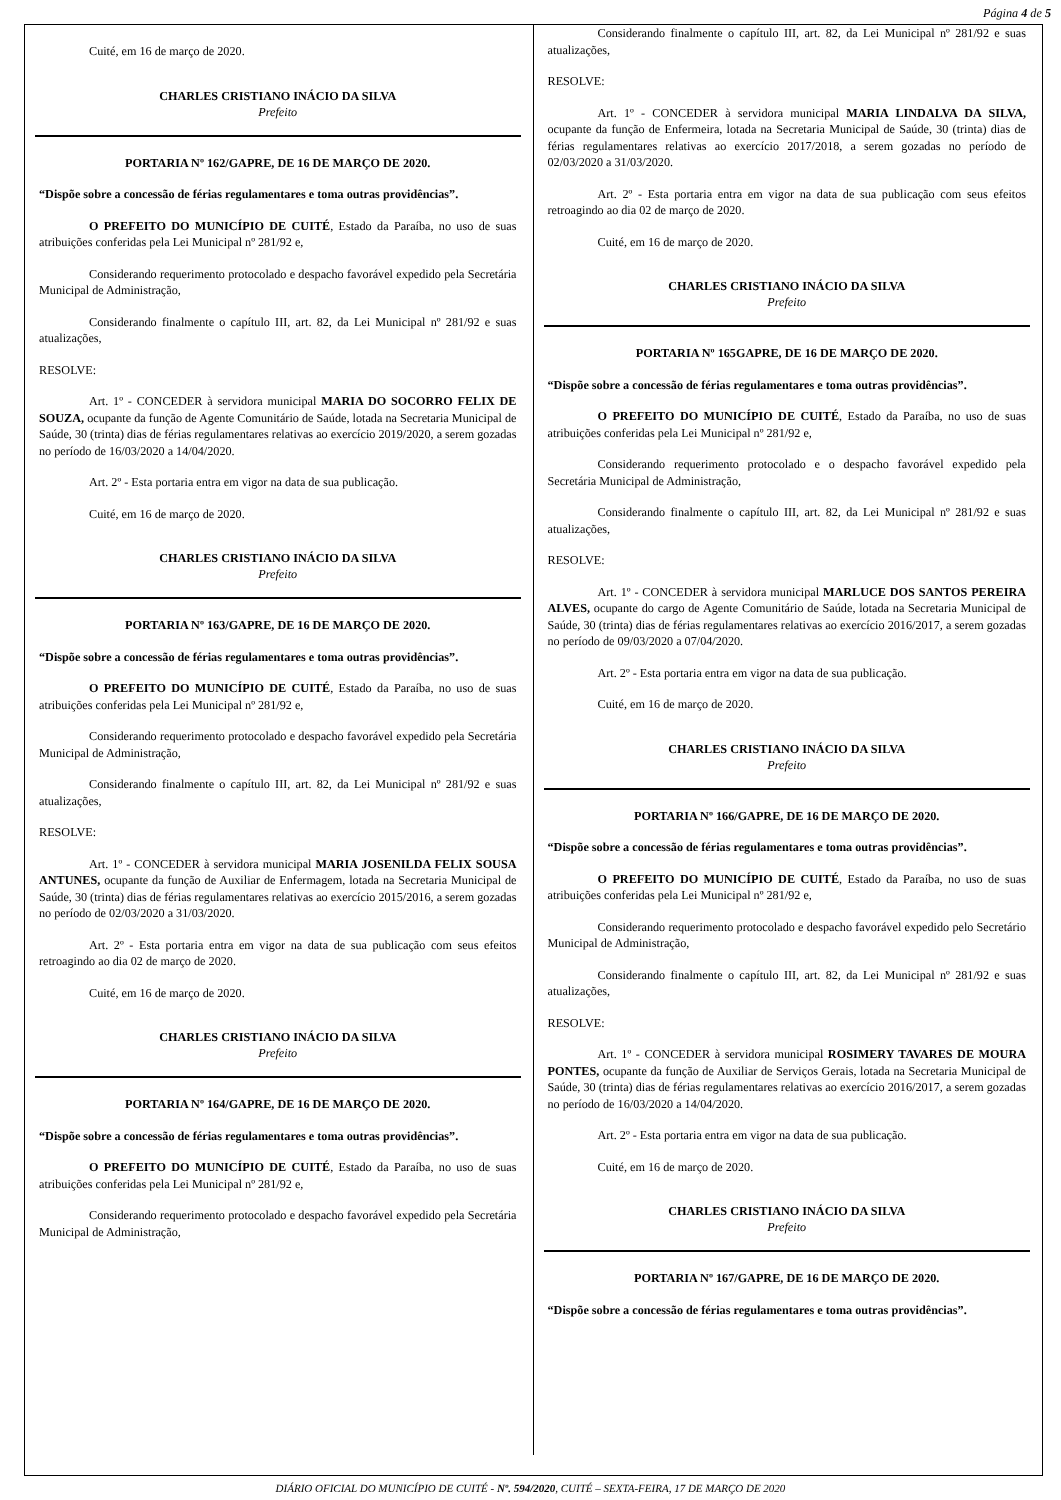Página 4 de 5
Cuité, em 16 de março de 2020.
CHARLES CRISTIANO INÁCIO DA SILVA
Prefeito
PORTARIA Nº 162/GAPRE, DE 16 DE MARÇO DE 2020.
“Dispõe sobre a concessão de férias regulamentares e toma outras providências”.
O PREFEITO DO MUNICÍPIO DE CUITÉ, Estado da Paraíba, no uso de suas atribuições conferidas pela Lei Municipal nº 281/92 e,
Considerando requerimento protocolado e despacho favorável expedido pela Secretária Municipal de Administração,
Considerando finalmente o capítulo III, art. 82, da Lei Municipal nº 281/92 e suas atualizações,
RESOLVE:
Art. 1º - CONCEDER à servidora municipal MARIA DO SOCORRO FELIX DE SOUZA, ocupante da função de Agente Comunitário de Saúde, lotada na Secretaria Municipal de Saúde, 30 (trinta) dias de férias regulamentares relativas ao exercício 2019/2020, a serem gozadas no período de 16/03/2020 a 14/04/2020.
Art. 2º - Esta portaria entra em vigor na data de sua publicação.
Cuité, em 16 de março de 2020.
CHARLES CRISTIANO INÁCIO DA SILVA
Prefeito
PORTARIA Nº 163/GAPRE, DE 16 DE MARÇO DE 2020.
“Dispõe sobre a concessão de férias regulamentares e toma outras providências”.
O PREFEITO DO MUNICÍPIO DE CUITÉ, Estado da Paraíba, no uso de suas atribuições conferidas pela Lei Municipal nº 281/92 e,
Considerando requerimento protocolado e despacho favorável expedido pela Secretária Municipal de Administração,
Considerando finalmente o capítulo III, art. 82, da Lei Municipal nº 281/92 e suas atualizações,
RESOLVE:
Art. 1º - CONCEDER à servidora municipal MARIA JOSENILDA FELIX SOUSA ANTUNES, ocupante da função de Auxiliar de Enfermagem, lotada na Secretaria Municipal de Saúde, 30 (trinta) dias de férias regulamentares relativas ao exercício 2015/2016, a serem gozadas no período de 02/03/2020 a 31/03/2020.
Art. 2º - Esta portaria entra em vigor na data de sua publicação com seus efeitos retroagindo ao dia 02 de março de 2020.
Cuité, em 16 de março de 2020.
CHARLES CRISTIANO INÁCIO DA SILVA
Prefeito
PORTARIA Nº 164/GAPRE, DE 16 DE MARÇO DE 2020.
“Dispõe sobre a concessão de férias regulamentares e toma outras providências”.
O PREFEITO DO MUNICÍPIO DE CUITÉ, Estado da Paraíba, no uso de suas atribuições conferidas pela Lei Municipal nº 281/92 e,
Considerando requerimento protocolado e despacho favorável expedido pela Secretária Municipal de Administração,
Considerando finalmente o capítulo III, art. 82, da Lei Municipal nº 281/92 e suas atualizações,
RESOLVE:
Art. 1º - CONCEDER à servidora municipal MARIA LINDALVA DA SILVA, ocupante da função de Enfermeira, lotada na Secretaria Municipal de Saúde, 30 (trinta) dias de férias regulamentares relativas ao exercício 2017/2018, a serem gozadas no período de 02/03/2020 a 31/03/2020.
Art. 2º - Esta portaria entra em vigor na data de sua publicação com seus efeitos retroagindo ao dia 02 de março de 2020.
Cuité, em 16 de março de 2020.
CHARLES CRISTIANO INÁCIO DA SILVA
Prefeito
PORTARIA Nº 165GAPRE, DE 16 DE MARÇO DE 2020.
“Dispõe sobre a concessão de férias regulamentares e toma outras providências”.
O PREFEITO DO MUNICÍPIO DE CUITÉ, Estado da Paraíba, no uso de suas atribuições conferidas pela Lei Municipal nº 281/92 e,
Considerando requerimento protocolado e o despacho favorável expedido pela Secretária Municipal de Administração,
Considerando finalmente o capítulo III, art. 82, da Lei Municipal nº 281/92 e suas atualizações,
RESOLVE:
Art. 1º - CONCEDER à servidora municipal MARLUCE DOS SANTOS PEREIRA ALVES, ocupante do cargo de Agente Comunitário de Saúde, lotada na Secretaria Municipal de Saúde, 30 (trinta) dias de férias regulamentares relativas ao exercício 2016/2017, a serem gozadas no período de 09/03/2020 a 07/04/2020.
Art. 2º - Esta portaria entra em vigor na data de sua publicação.
Cuité, em 16 de março de 2020.
CHARLES CRISTIANO INÁCIO DA SILVA
Prefeito
PORTARIA Nº 166/GAPRE, DE 16 DE MARÇO DE 2020.
“Dispõe sobre a concessão de férias regulamentares e toma outras providências”.
O PREFEITO DO MUNICÍPIO DE CUITÉ, Estado da Paraíba, no uso de suas atribuições conferidas pela Lei Municipal nº 281/92 e,
Considerando requerimento protocolado e despacho favorável expedido pelo Secretário Municipal de Administração,
Considerando finalmente o capítulo III, art. 82, da Lei Municipal nº 281/92 e suas atualizações,
RESOLVE:
Art. 1º - CONCEDER à servidora municipal ROSIMERY TAVARES DE MOURA PONTES, ocupante da função de Auxiliar de Serviços Gerais, lotada na Secretaria Municipal de Saúde, 30 (trinta) dias de férias regulamentares relativas ao exercício 2016/2017, a serem gozadas no período de 16/03/2020 a 14/04/2020.
Art. 2º - Esta portaria entra em vigor na data de sua publicação.
Cuité, em 16 de março de 2020.
CHARLES CRISTIANO INÁCIO DA SILVA
Prefeito
PORTARIA Nº 167/GAPRE, DE 16 DE MARÇO DE 2020.
“Dispõe sobre a concessão de férias regulamentares e toma outras providências”.
DIÁRIO OFICIAL DO MUNICÍPIO DE CUITÉ - Nº. 594/2020, CUITÉ – SEXTA-FEIRA, 17 DE MARÇO DE 2020